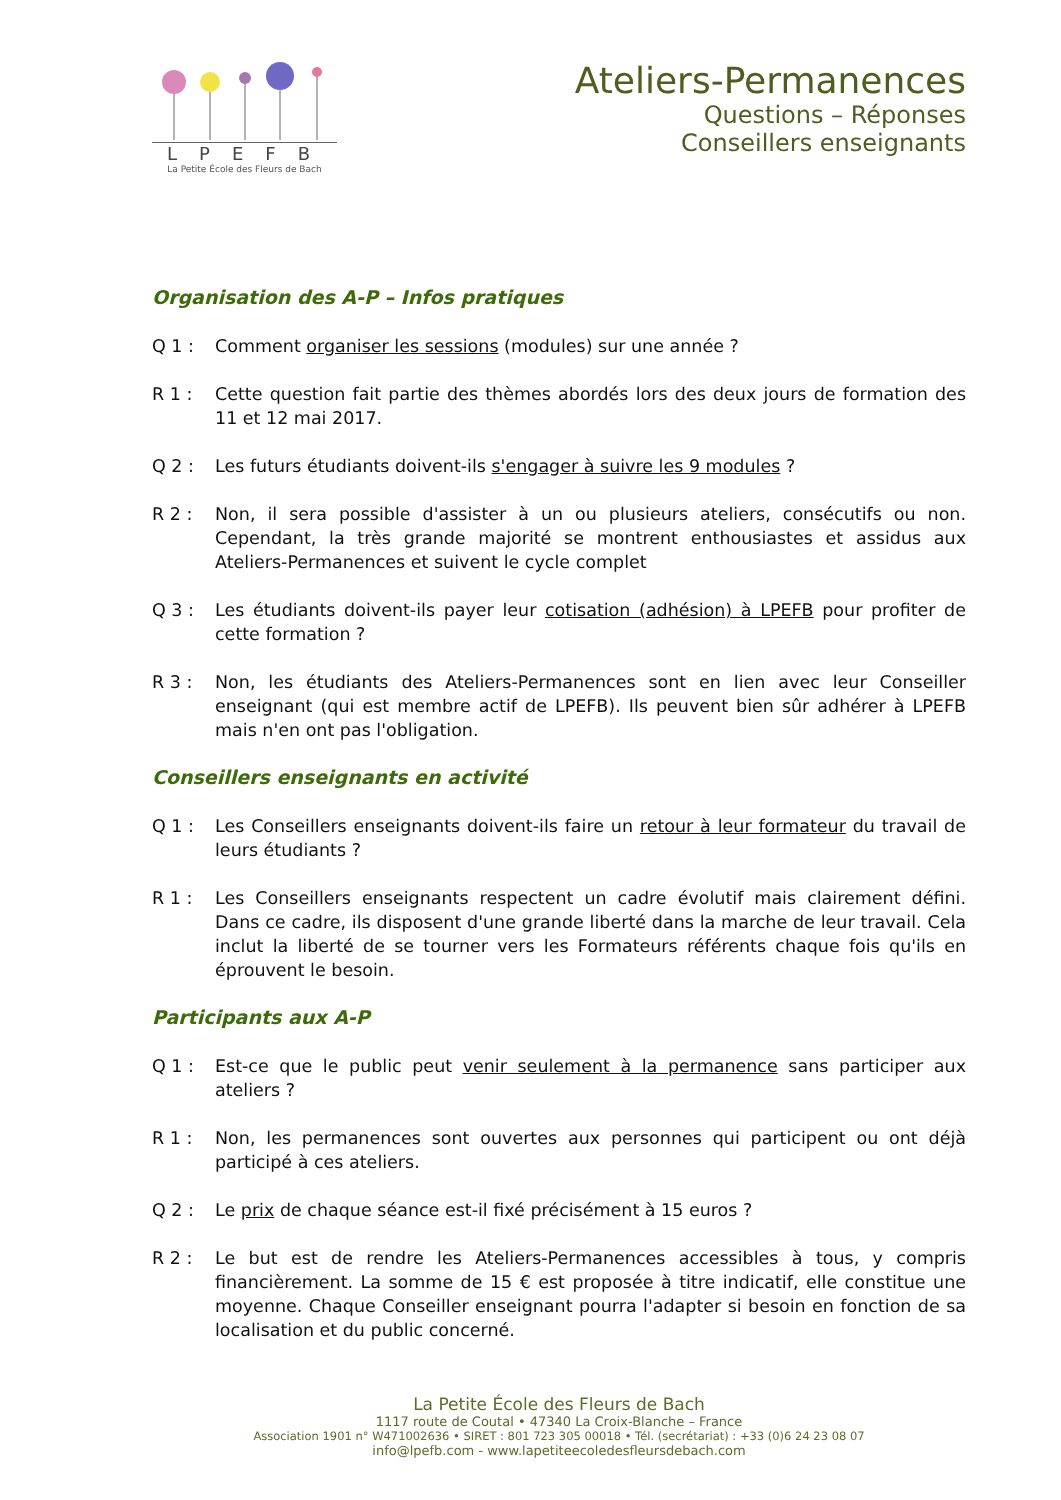LPEFB
La Petite École des Fleurs de Bach
Ateliers-Permanences
Questions – Réponses
Conseillers enseignants
Organisation des A-P – Infos pratiques
Q 1 : Comment organiser les sessions (modules) sur une année ?
R 1 : Cette question fait partie des thèmes abordés lors des deux jours de formation des 11 et 12 mai 2017.
Q 2 : Les futurs étudiants doivent-ils s'engager à suivre les 9 modules ?
R 2 : Non, il sera possible d'assister à un ou plusieurs ateliers, consécutifs ou non. Cependant, la très grande majorité se montrent enthousiastes et assidus aux Ateliers-Permanences et suivent le cycle complet
Q 3 : Les étudiants doivent-ils payer leur cotisation (adhésion) à LPEFB pour profiter de cette formation ?
R 3 : Non, les étudiants des Ateliers-Permanences sont en lien avec leur Conseiller enseignant (qui est membre actif de LPEFB). Ils peuvent bien sûr adhérer à LPEFB mais n'en ont pas l'obligation.
Conseillers enseignants en activité
Q 1 : Les Conseillers enseignants doivent-ils faire un retour à leur formateur du travail de leurs étudiants ?
R 1 : Les Conseillers enseignants respectent un cadre évolutif mais clairement défini. Dans ce cadre, ils disposent d'une grande liberté dans la marche de leur travail. Cela inclut la liberté de se tourner vers les Formateurs référents chaque fois qu'ils en éprouvent le besoin.
Participants aux A-P
Q 1 : Est-ce que le public peut venir seulement à la permanence sans participer aux ateliers ?
R 1 : Non, les permanences sont ouvertes aux personnes qui participent ou ont déjà participé à ces ateliers.
Q 2 : Le prix de chaque séance est-il fixé précisément à 15 euros ?
R 2 : Le but est de rendre les Ateliers-Permanences accessibles à tous, y compris financièrement. La somme de 15 € est proposée à titre indicatif, elle constitue une moyenne. Chaque Conseiller enseignant pourra l'adapter si besoin en fonction de sa localisation et du public concerné.
La Petite École des Fleurs de Bach
1117 route de Coutal • 47340 La Croix-Blanche – France
Association 1901 n° W471002636 • SIRET : 801 723 305 00018 • Tél. (secrétariat) : +33 (0)6 24 23 08 07
info@lpefb.com - www.lapetiteecoledesfleursdebach.com